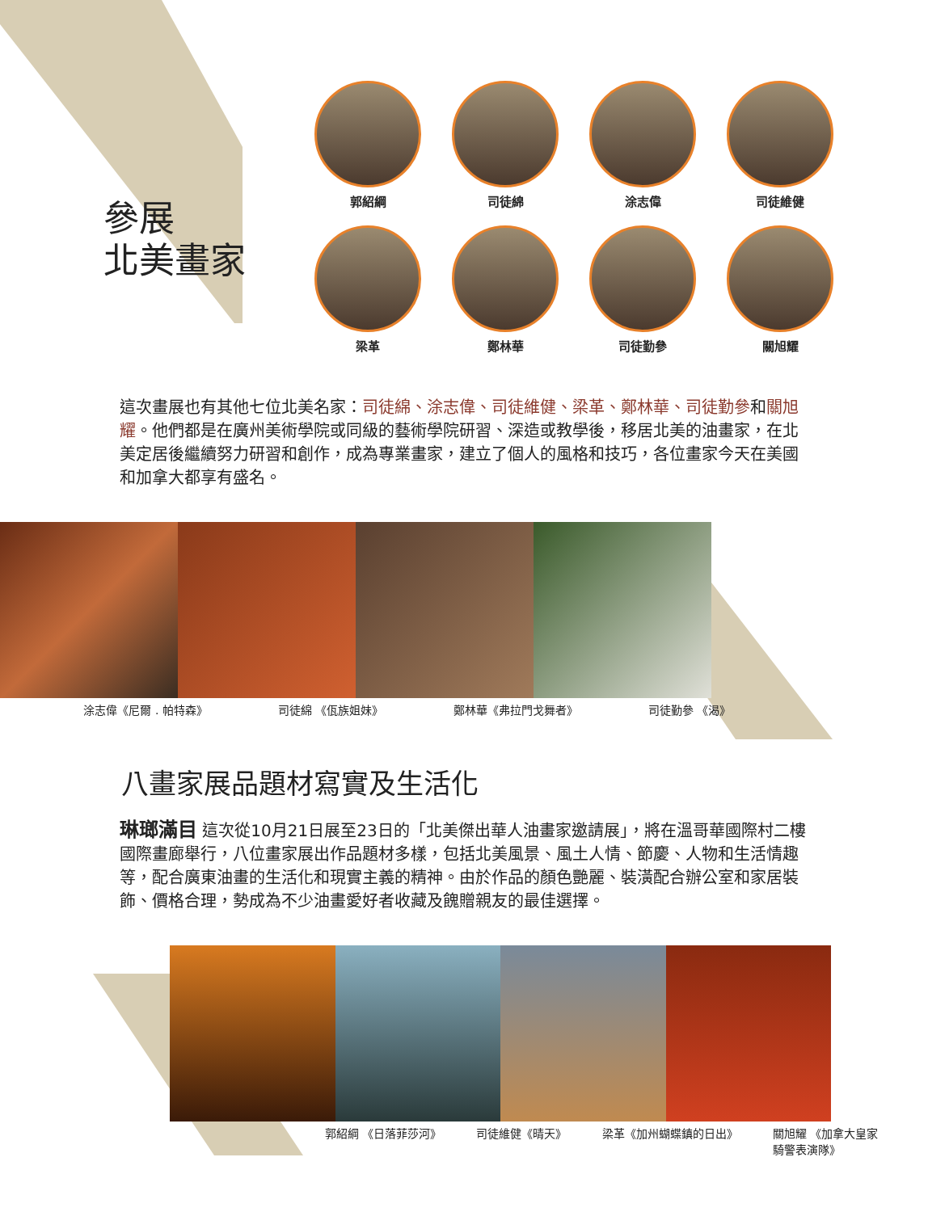參展
北美畫家
郭紹綱
司徒綿
涂志偉
司徒維健
梁革
鄭林華
司徒勤參
關旭耀
這次畫展也有其他七位北美名家：司徒綿、涂志偉、司徒維健、梁革、鄭林華、司徒勤參和關旭耀。他們都是在廣州美術學院或同級的藝術學院研習、深造或教學後，移居北美的油畫家，在北美定居後繼續努力研習和創作，成為專業畫家，建立了個人的風格和技巧，各位畫家今天在美國和加拿大都享有盛名。
涂志偉《尼爾 . 帕特森》 司徒綿 《佤族姐妹》 鄭林華《弗拉門戈舞者》 司徒勤參 《渴》
八畫家展品題材寫實及生活化
琳瑯滿目 這次從10月21日展至23日的「北美傑出華人油畫家邀請展」，將在溫哥華國際村二樓國際畫廊舉行，八位畫家展出作品題材多樣，包括北美風景、風土人情、節慶、人物和生活情趣等，配合廣東油畫的生活化和現實主義的精神。由於作品的顏色艷麗、裝潢配合辦公室和家居裝飾、價格合理，勢成為不少油畫愛好者收藏及餽贈親友的最佳選擇。
郭紹綱 《日落菲莎河》 司徒維健《晴天》 梁革《加州蝴蝶鎮的日出》 關旭耀 《加拿大皇家
騎警表演隊》